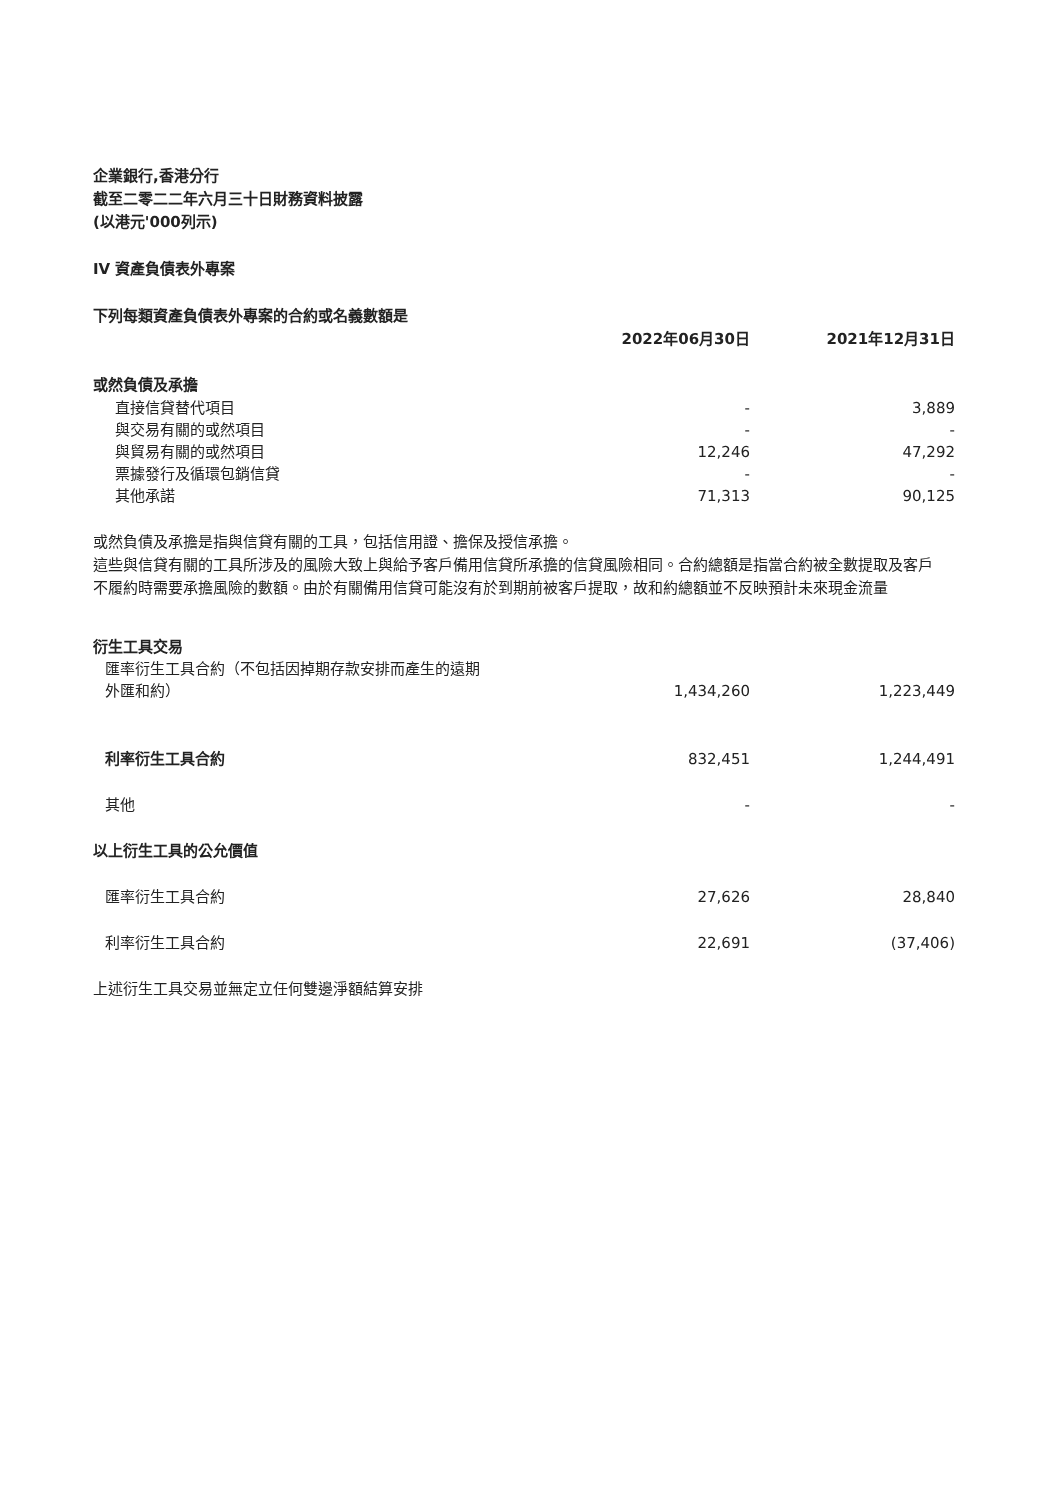企業銀行,香港分行
截至二零二二年六月三十日財務資料披露
(以港元'000列示)
IV 資產負債表外專案
下列每類資產負債表外專案的合約或名義數額是
| | 2022年06月30日 | 2021年12月31日 |
| --- | --- | --- |
| 或然負債及承擔 | | |
| 直接信貸替代項目 | - | 3,889 |
| 與交易有關的或然項目 | - | - |
| 與貿易有關的或然項目 | 12,246 | 47,292 |
| 票據發行及循環包銷信貸 | - | - |
| 其他承諾 | 71,313 | 90,125 |
或然負債及承擔是指與信貸有關的工具，包括信用證、擔保及授信承擔。
這些與信貸有關的工具所涉及的風險大致上與給予客戶備用信貸所承擔的信貸風險相同。合約總額是指當合約被全數提取及客戶不履約時需要承擔風險的數額。由於有關備用信貸可能沒有於到期前被客戶提取，故和約總額並不反映預計未來現金流量
| 衍生工具交易 | | |
| 匯率衍生工具合約（不包括因掉期存款安排而產生的遠期 外匯和約） | 1,434,260 | 1,223,449 |
| 利率衍生工具合約 | 832,451 | 1,244,491 |
| 其他 | - | - |
| 以上衍生工具的公允價值 | | |
| 匯率衍生工具合約 | 27,626 | 28,840 |
| 利率衍生工具合約 | 22,691 | (37,406) |
上述衍生工具交易並無定立任何雙邊淨額結算安排